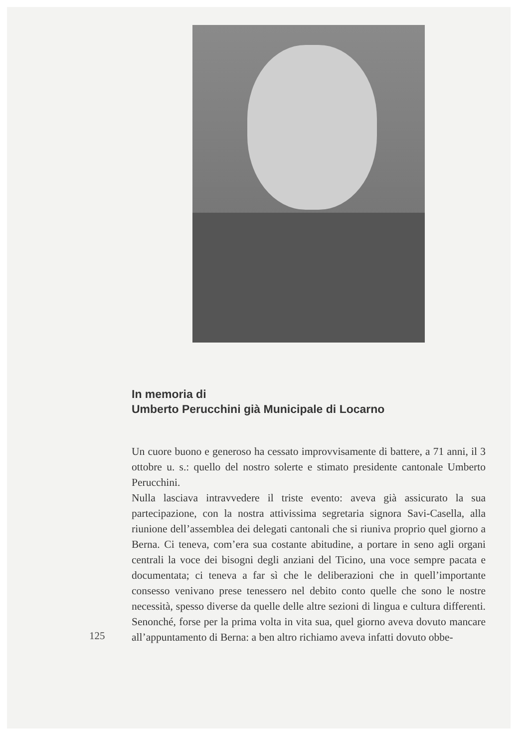In memoria di
Umberto Perucchini già Municipale di Locarno
Un cuore buono e generoso ha cessato improvvisamente di battere, a 71 anni, il 3 ottobre u. s.: quello del nostro solerte e stimato presidente cantonale Umberto Perucchini.
Nulla lasciava intravvedere il triste evento: aveva già assicurato la sua partecipazione, con la nostra attivissima segretaria signora Savi-Casella, alla riunione dell’assemblea dei delegati cantonali che si riuniva proprio quel giorno a Berna. Ci teneva, com’era sua costante abitudine, a portare in seno agli organi centrali la voce dei bisogni degli anziani del Ticino, una voce sempre pacata e documentata; ci teneva a far sì che le deliberazioni che in quell’importante consesso venivano prese tenessero nel debito conto quelle che sono le nostre necessità, spesso diverse da quelle delle altre sezioni di lingua e cultura differenti. Senonché, forse per la prima volta in vita sua, quel giorno aveva dovuto mancare all’appuntamento di Berna: a ben altro richiamo aveva infatti dovuto obbe-
125